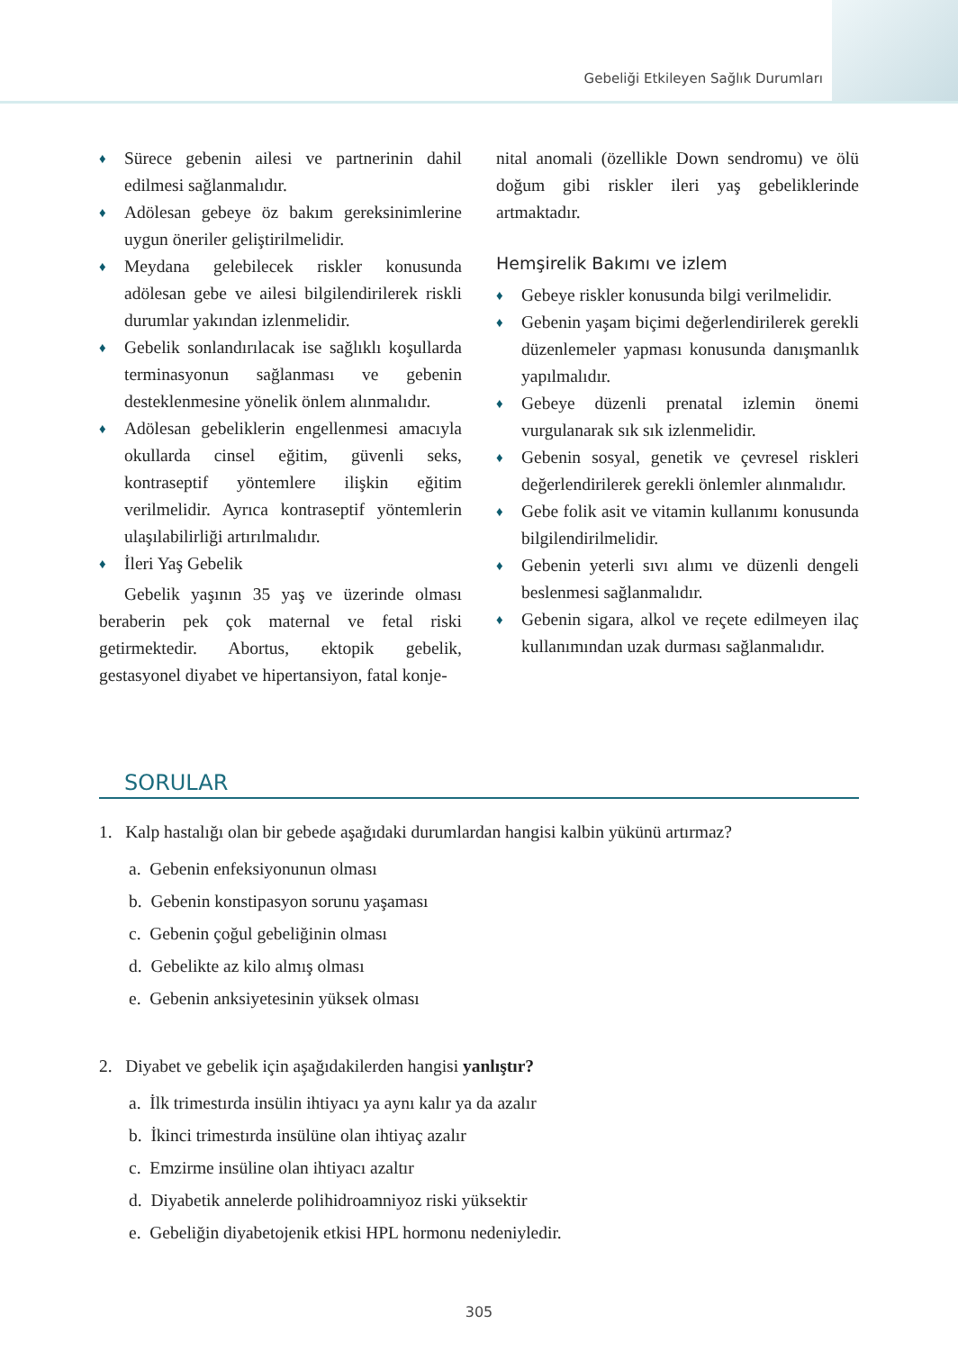Gebeliği Etkileyen Sağlık Durumları
♦ Sürece gebenin ailesi ve partnerinin dahil edilmesi sağlanmalıdır.
♦ Adölesan gebeye öz bakım gereksinimlerine uygun öneriler geliştirilmelidir.
♦ Meydana gelebilecek riskler konusunda adölesan gebe ve ailesi bilgilendirilerek riskli durumlar yakından izlenmelidir.
♦ Gebelik sonlandırılacak ise sağlıklı koşullarda terminasyonun sağlanması ve gebenin desteklenmesine yönelik önlem alınmalıdır.
♦ Adölesan gebeliklerin engellenmesi amacıyla okullarda cinsel eğitim, güvenli seks, kontraseptif yöntemlere ilişkin eğitim verilmelidir. Ayrıca kontraseptif yöntemlerin ulaşılabilirliği artırılmalıdır.
♦ İleri Yaş Gebelik
Gebelik yaşının 35 yaş ve üzerinde olması beraberin pek çok maternal ve fetal riski getirmektedir. Abortus, ektopik gebelik, gestasyonel diyabet ve hipertansiyon, fatal konje-
nital anomali (özellikle Down sendromu) ve ölü doğum gibi riskler ileri yaş gebeliklerinde artmaktadır.
Hemşirelik Bakımı ve izlem
♦ Gebeye riskler konusunda bilgi verilmelidir.
♦ Gebenin yaşam biçimi değerlendirilerek gerekli düzenlemeler yapması konusunda danışmanlık yapılmalıdır.
♦ Gebeye düzenli prenatal izlemin önemi vurgulanarak sık sık izlenmelidir.
♦ Gebenin sosyal, genetik ve çevresel riskleri değerlendirilerek gerekli önlemler alınmalıdır.
♦ Gebe folik asit ve vitamin kullanımı konusunda bilgilendirilmelidir.
♦ Gebenin yeterli sıvı alımı ve düzenli dengeli beslenmesi sağlanmalıdır.
♦ Gebenin sigara, alkol ve reçete edilmeyen ilaç kullanımından uzak durması sağlanmalıdır.
SORULAR
1. Kalp hastalığı olan bir gebede aşağıdaki durumlardan hangisi kalbin yükünü artırmaz?
a. Gebenin enfeksiyonunun olması
b. Gebenin konstipasyon sorunu yaşaması
c. Gebenin çoğul gebeliğinin olması
d. Gebelikte az kilo almış olması
e. Gebenin anksiyetesinin yüksek olması
2. Diyabet ve gebelik için aşağıdakilerden hangisi yanlıştır?
a. İlk trimestırda insülin ihtiyacı ya aynı kalır ya da azalır
b. İkinci trimestırda insülüne olan ihtiyaç azalır
c. Emzirme insüline olan ihtiyacı azaltır
d. Diyabetik annelerde polihidroamniyoz riski yüksektir
e. Gebeliğin diyabetojenik etkisi HPL hormonu nedeniyledir.
305